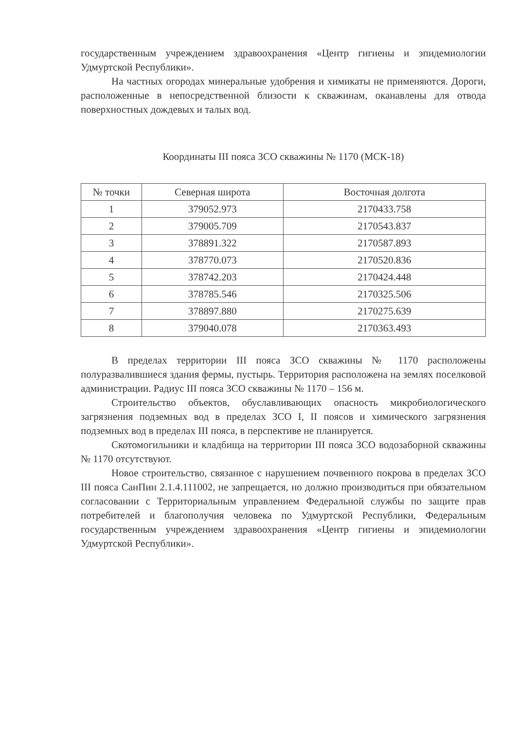государственным учреждением здравоохранения «Центр гигиены и эпидемиологии Удмуртской Республики».
На частных огородах минеральные удобрения и химикаты не применяются. Дороги, расположенные в непосредственной близости к скважинам, оканавлены для отвода поверхностных дождевых и талых вод.
Координаты III пояса ЗСО скважины № 1170 (МСК-18)
| № точки | Северная широта | Восточная долгота |
| --- | --- | --- |
| 1 | 379052.973 | 2170433.758 |
| 2 | 379005.709 | 2170543.837 |
| 3 | 378891.322 | 2170587.893 |
| 4 | 378770.073 | 2170520.836 |
| 5 | 378742.203 | 2170424.448 |
| 6 | 378785.546 | 2170325.506 |
| 7 | 378897.880 | 2170275.639 |
| 8 | 379040.078 | 2170363.493 |
В пределах территории III пояса ЗСО скважины № 1170 расположены полуразвалившиеся здания фермы, пустырь. Территория расположена на землях поселковой администрации. Радиус III пояса ЗСО скважины № 1170 – 156 м.
Строительство объектов, обуславливающих опасность микробиологического загрязнения подземных вод в пределах ЗСО I, II поясов и химического загрязнения подземных вод в пределах III пояса, в перспективе не планируется.
Скотомогильники и кладбища на территории III пояса ЗСО водозаборной скважины № 1170 отсутствуют.
Новое строительство, связанное с нарушением почвенного покрова в пределах ЗСО III пояса СанПин 2.1.4.111002, не запрещается, но должно производиться при обязательном согласовании с Территориальным управлением Федеральной службы по защите прав потребителей и благополучия человека по Удмуртской Республики, Федеральным государственным учреждением здравоохранения «Центр гигиены и эпидемиологии Удмуртской Республики».